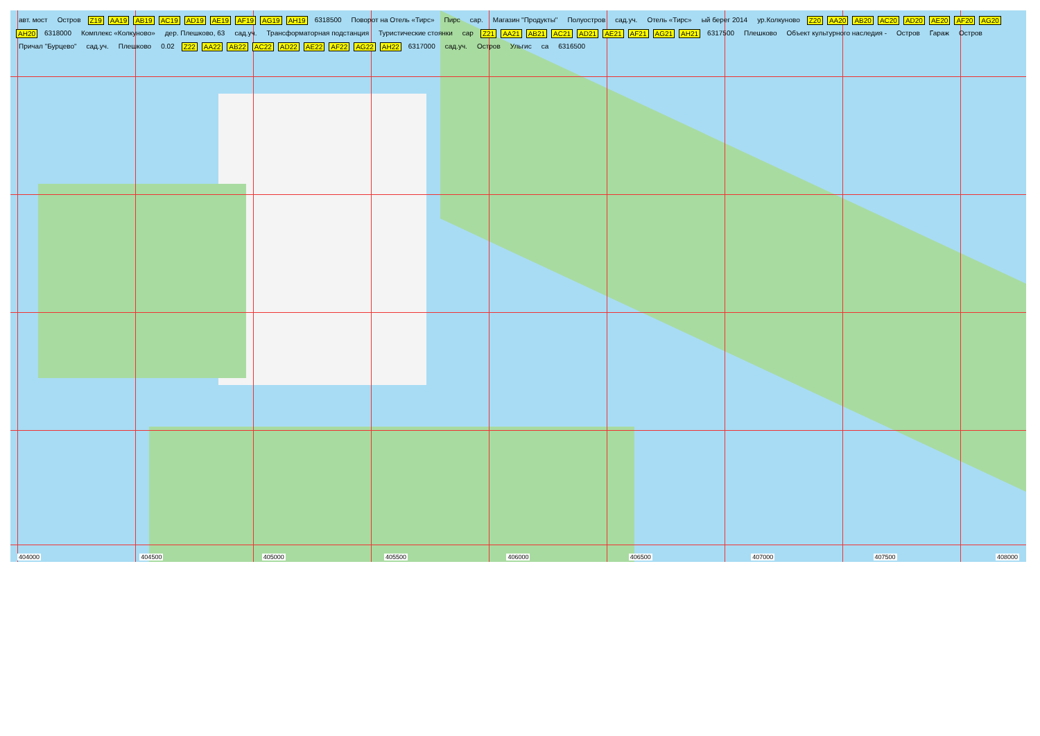авт. мост Остров Z19 AA19 AB19 AC19 AD19 AE19 AF19 AG19 AH19 6318500 Поворот на Отель «Тирс» Пирс сар. Магазин "Продукты" Полуостров сад.уч. Отель «Тирс» ый берег 2014 ур.Колкуново Z20 AA20 AB20 AC20 AD20 AE20 AF20 AG20 AH20 6318000 Комплекс «Колкуново» дер. Плешково, 63 сад.уч. Трансформаторная подстанция Туристические стоянки сар Z21 AA21 AB21 AC21 AD21 AE21 AF21 AG21 AH21 6317500 Плешково Объект культурного наследия - Остров Гараж Остров Причал "Бурцево" сад.уч. Плешково 0.02 Z22 AA22 AB22 AC22 AD22 AE22 AF22 AG22 AH22 6317000 сад.уч. Остров Ульгис са 6316500
404000 404500 405000 405500 406000 406500 407000 407500 408000